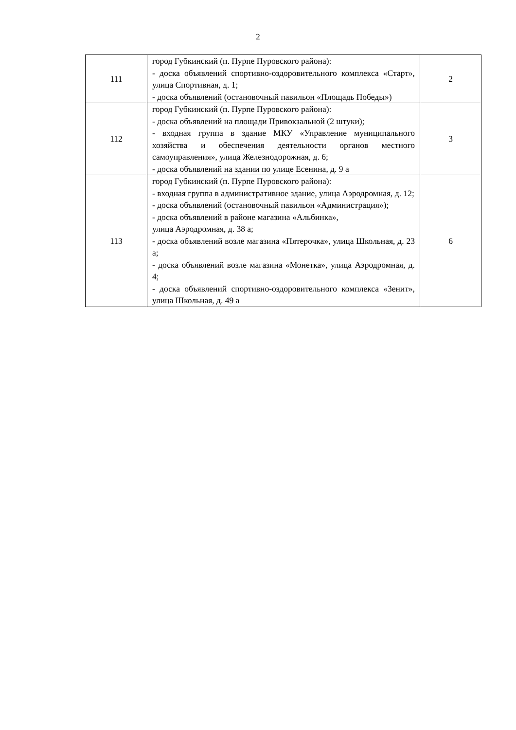2
| 111 | город Губкинский (п. Пурпе Пуровского района): - доска объявлений спортивно-оздоровительного комплекса «Старт», улица Спортивная, д. 1; - доска объявлений (остановочный павильон «Площадь Победы») | 2 |
| 112 | город Губкинский (п. Пурпе Пуровского района): - доска объявлений на площади Привокзальной (2 штуки); - входная группа в здание МКУ «Управление муниципального хозяйства и обеспечения деятельности органов местного самоуправления», улица Железнодорожная, д. 6; - доска объявлений на здании по улице Есенина, д. 9 а | 3 |
| 113 | город Губкинский (п. Пурпе Пуровского района): - входная группа в административное здание, улица Аэродромная, д. 12; - доска объявлений (остановочный павильон «Администрация»); - доска объявлений в районе магазина «Альбинка», улица Аэродромная, д. 38 а; - доска объявлений возле магазина «Пятерочка», улица Школьная, д. 23 а; - доска объявлений возле магазина «Монетка», улица Аэродромная, д. 4; - доска объявлений спортивно-оздоровительного комплекса «Зенит», улица Школьная, д. 49 а | 6 |